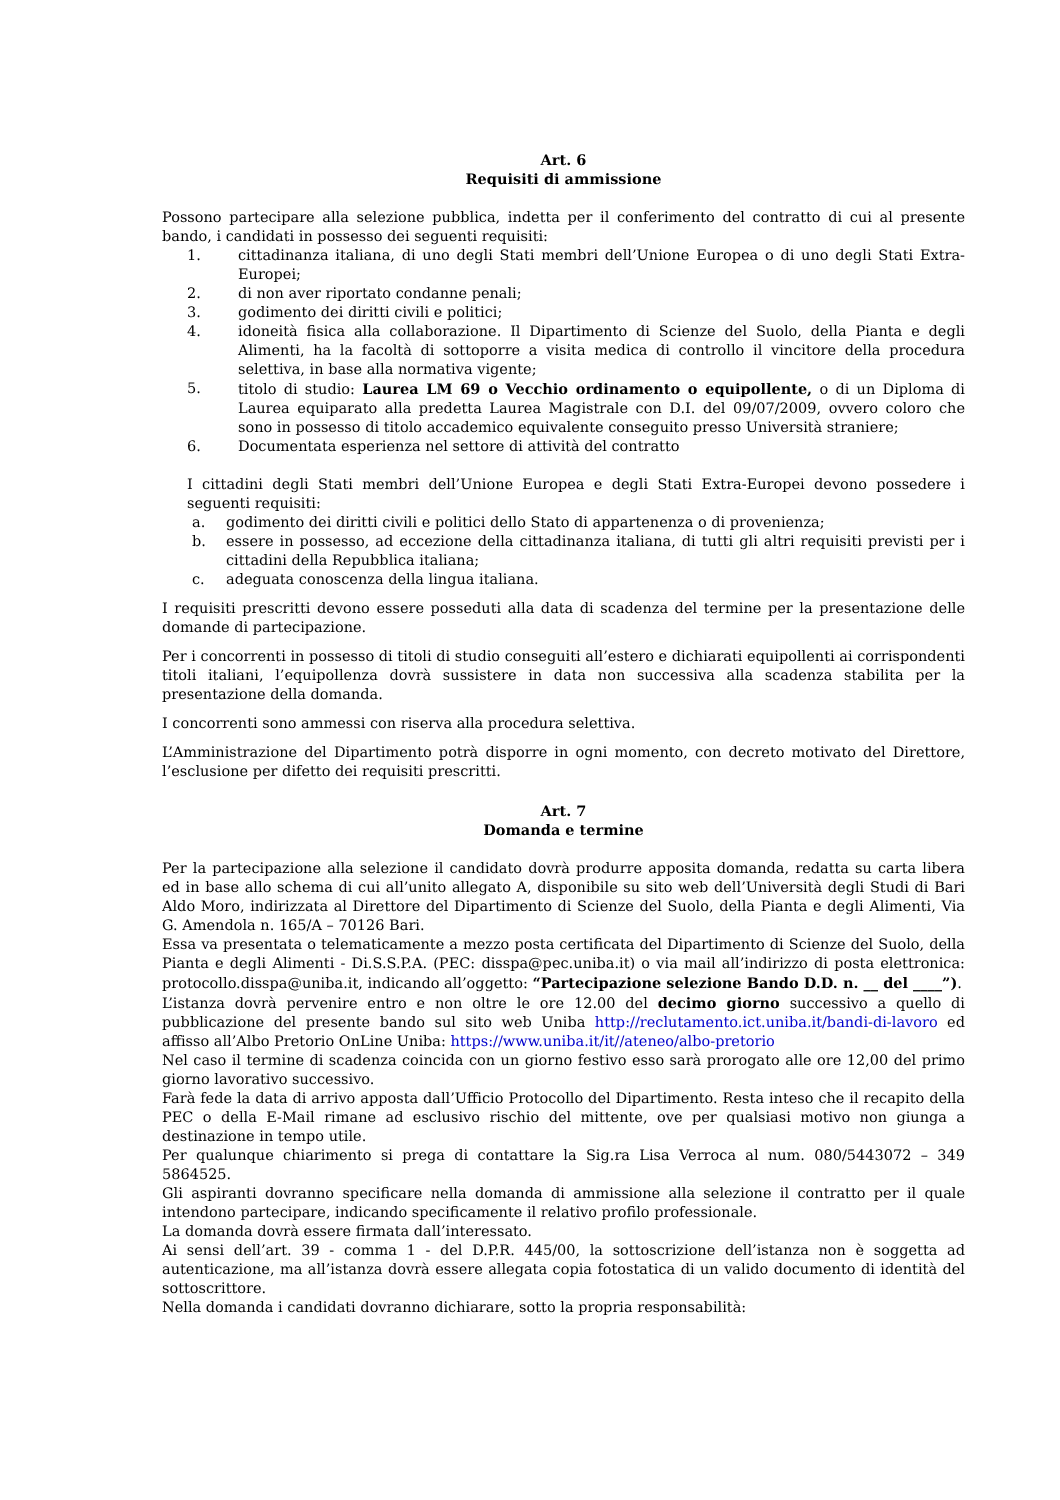Art. 6
Requisiti di ammissione
Possono partecipare alla selezione pubblica, indetta per il conferimento del contratto di cui al presente bando, i candidati in possesso dei seguenti requisiti:
1. cittadinanza italiana, di uno degli Stati membri dell’Unione Europea o di uno degli Stati Extra-Europei;
2. di non aver riportato condanne penali;
3. godimento dei diritti civili e politici;
4. idoneità fisica alla collaborazione. Il Dipartimento di Scienze del Suolo, della Pianta e degli Alimenti, ha la facoltà di sottoporre a visita medica di controllo il vincitore della procedura selettiva, in base alla normativa vigente;
5. titolo di studio: Laurea LM 69 o Vecchio ordinamento o equipollente, o di un Diploma di Laurea equiparato alla predetta Laurea Magistrale con D.I. del 09/07/2009, ovvero coloro che sono in possesso di titolo accademico equivalente conseguito presso Università straniere;
6. Documentata esperienza nel settore di attività del contratto
I cittadini degli Stati membri dell’Unione Europea e degli Stati Extra-Europei devono possedere i seguenti requisiti:
a. godimento dei diritti civili e politici dello Stato di appartenenza o di provenienza;
b. essere in possesso, ad eccezione della cittadinanza italiana, di tutti gli altri requisiti previsti per i cittadini della Repubblica italiana;
c. adeguata conoscenza della lingua italiana.
I requisiti prescritti devono essere posseduti alla data di scadenza del termine per la presentazione delle domande di partecipazione.
Per i concorrenti in possesso di titoli di studio conseguiti all’estero e dichiarati equipollenti ai corrispondenti titoli italiani, l’equipollenza dovrà sussistere in data non successiva alla scadenza stabilita per la presentazione della domanda.
I concorrenti sono ammessi con riserva alla procedura selettiva.
L’Amministrazione del Dipartimento potrà disporre in ogni momento, con decreto motivato del Direttore, l’esclusione per difetto dei requisiti prescritti.
Art. 7
Domanda e termine
Per la partecipazione alla selezione il candidato dovrà produrre apposita domanda, redatta su carta libera ed in base allo schema di cui all’unito allegato A, disponibile su sito web dell’Università degli Studi di Bari Aldo Moro, indirizzata al Direttore del Dipartimento di Scienze del Suolo, della Pianta e degli Alimenti, Via G. Amendola n. 165/A – 70126 Bari.
Essa va presentata o telematicamente a mezzo posta certificata del Dipartimento di Scienze del Suolo, della Pianta e degli Alimenti - Di.S.S.P.A. (PEC: disspa@pec.uniba.it) o via mail all’indirizzo di posta elettronica: protocollo.disspa@uniba.it, indicando all’oggetto: “Partecipazione selezione Bando D.D. n. __ del ____”).
L’istanza dovrà pervenire entro e non oltre le ore 12.00 del decimo giorno successivo a quello di pubblicazione del presente bando sul sito web Uniba http://reclutamento.ict.uniba.it/bandi-di-lavoro ed affisso all’Albo Pretorio OnLine Uniba: https://www.uniba.it/it//ateneo/albo-pretorio
Nel caso il termine di scadenza coincida con un giorno festivo esso sarà prorogato alle ore 12,00 del primo giorno lavorativo successivo.
Farà fede la data di arrivo apposta dall’Ufficio Protocollo del Dipartimento. Resta inteso che il recapito della PEC o della E-Mail rimane ad esclusivo rischio del mittente, ove per qualsiasi motivo non giunga a destinazione in tempo utile.
Per qualunque chiarimento si prega di contattare la Sig.ra Lisa Verroca al num. 080/5443072 – 349 5864525.
Gli aspiranti dovranno specificare nella domanda di ammissione alla selezione il contratto per il quale intendono partecipare, indicando specificamente il relativo profilo professionale.
La domanda dovrà essere firmata dall’interessato.
Ai sensi dell’art. 39 - comma 1 - del D.P.R. 445/00, la sottoscrizione dell’istanza non è soggetta ad autenticazione, ma all’istanza dovrà essere allegata copia fotostatica di un valido documento di identità del sottoscrittore.
Nella domanda i candidati dovranno dichiarare, sotto la propria responsabilità: